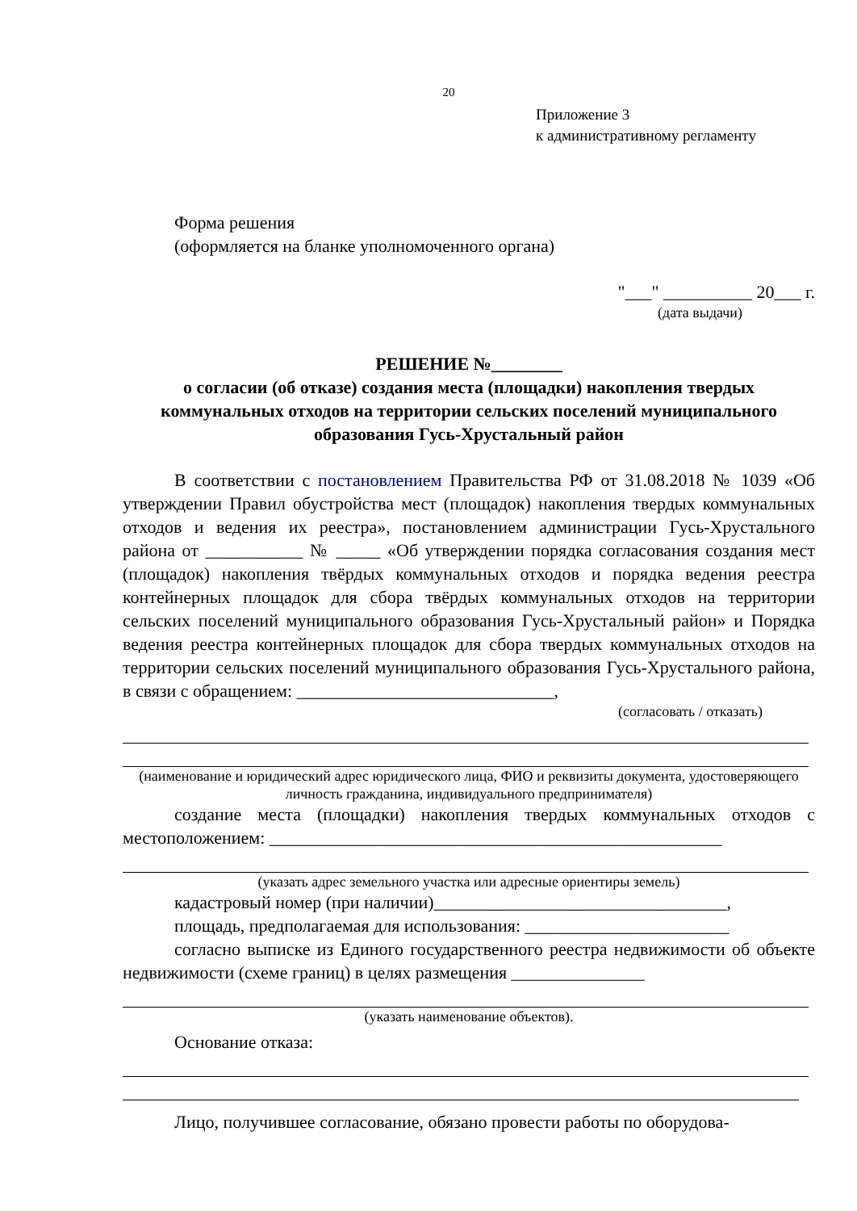20
Приложение 3
к административному регламенту
Форма решения
(оформляется на бланке уполномоченного органа)
"___" __________ 20___ г.
(дата выдачи)
РЕШЕНИЕ №________
о согласии (об отказе) создания места (площадки) накопления твердых коммунальных отходов на территории сельских поселений муниципального образования Гусь-Хрустальный район
В соответствии с постановлением Правительства РФ от 31.08.2018 № 1039 «Об утверждении Правил обустройства мест (площадок) накопления твердых коммунальных отходов и ведения их реестра», постановлением администрации Гусь-Хрустального района от ___________ № _____ «Об утверждении порядка согласования создания мест (площадок) накопления твёрдых коммунальных отходов и порядка ведения реестра контейнерных площадок для сбора твёрдых коммунальных отходов на территории сельских поселений муниципального образования Гусь-Хрустальный район» и Порядка ведения реестра контейнерных площадок для сбора твердых коммунальных отходов на территории сельских поселений муниципального образования Гусь-Хрустального района, в связи с обращением: _____________________________,
(согласовать / отказать)
(наименование и юридический адрес юридического лица, ФИО и реквизиты документа, удостоверяющего личность гражданина, индивидуального предпринимателя)
создание места (площадки) накопления твердых коммунальных отходов с местоположением: ___________________________________________________
(указать адрес земельного участка или адресные ориентиры земель)
кадастровый номер (при наличии)_________________________________,
площадь, предполагаемая для использования: _______________________
согласно выписке из Единого государственного реестра недвижимости об объекте недвижимости (схеме границ) в целях размещения _______________
(указать наименование объектов).
Основание отказа:
Лицо, получившее согласование, обязано провести работы по оборудова-